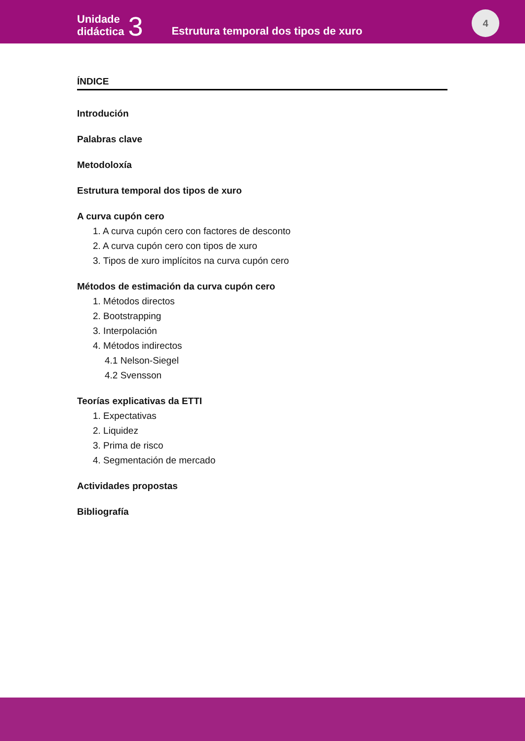Unidade
didáctica
3
Estrutura temporal dos tipos de xuro
4
ÍNDICE
Introdución
Palabras clave
Metodoloxía
Estrutura temporal dos tipos de xuro
A curva cupón cero
1. A curva cupón cero con factores de desconto
2. A curva cupón cero con tipos de xuro
3. Tipos de xuro implícitos na curva cupón cero
Métodos de estimación da curva cupón cero
1. Métodos directos
2. Bootstrapping
3. Interpolación
4. Métodos indirectos
4.1 Nelson-Siegel
4.2 Svensson
Teorías explicativas da ETTI
1. Expectativas
2. Liquidez
3. Prima de risco
4. Segmentación de mercado
Actividades propostas
Bibliografía